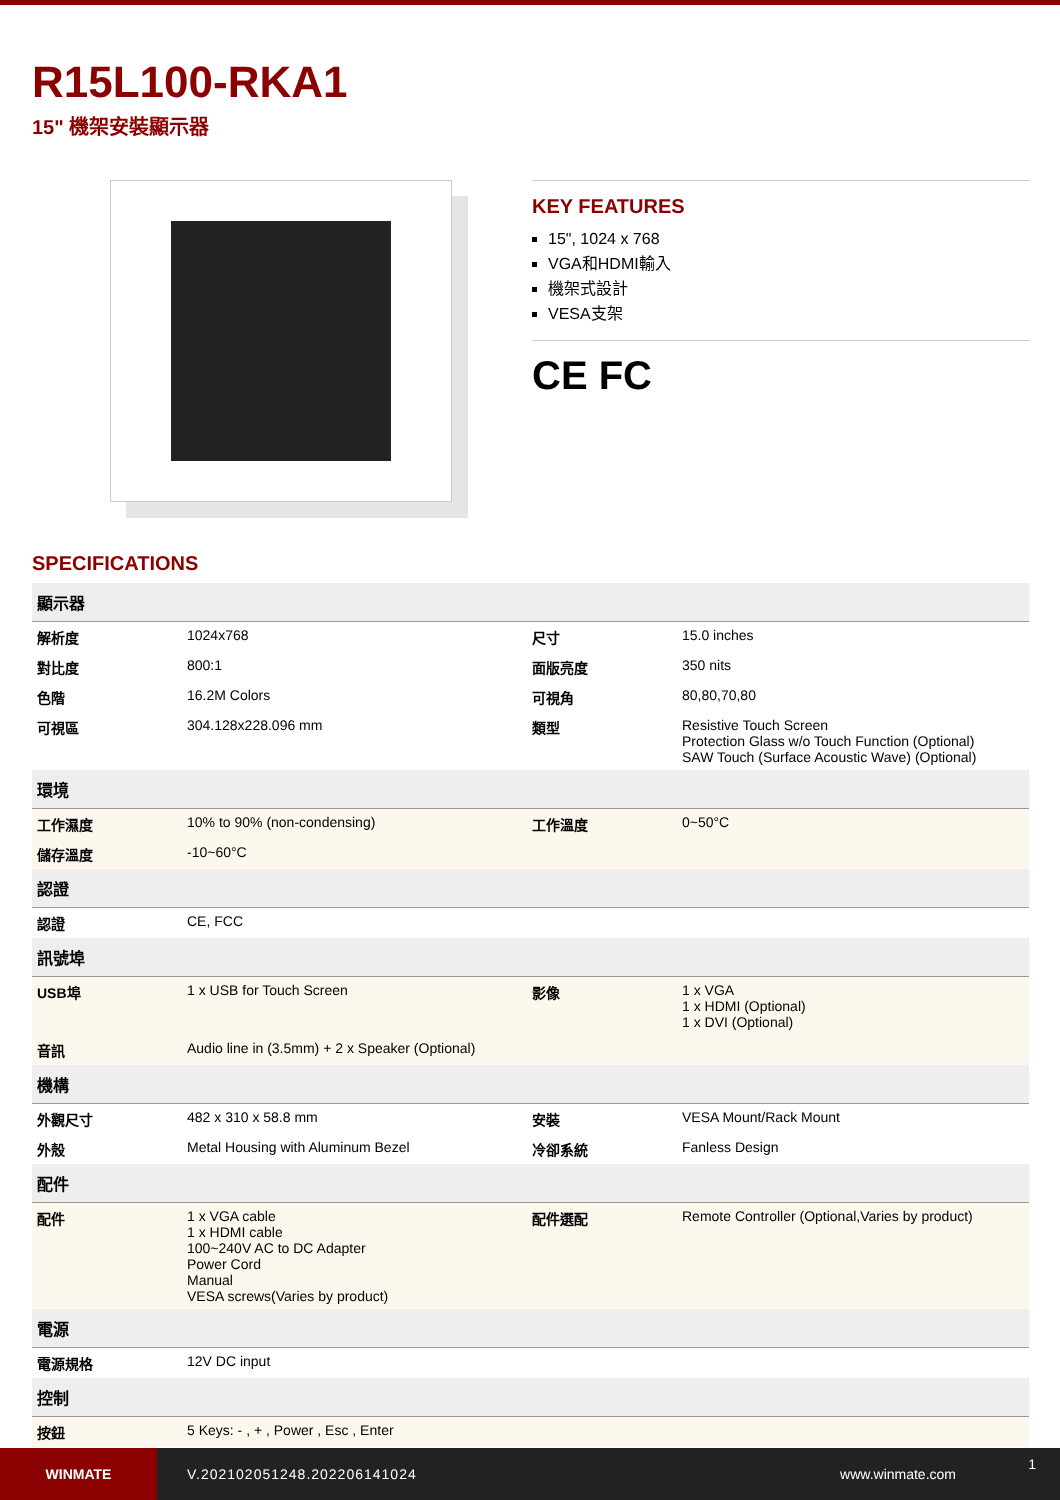R15L100-RKA1
15" 機架安裝顯示器
KEY FEATURES
15", 1024 x 768
VGA和HDMI輸入
機架式設計
VESA支架
CE FC
SPECIFICATIONS
| 顯示器 | | | |
| 解析度 | 1024x768 | 尺寸 | 15.0 inches |
| 對比度 | 800:1 | 面版亮度 | 350 nits |
| 色階 | 16.2M Colors | 可視角 | 80,80,70,80 |
| 可視區 | 304.128x228.096 mm | 類型 | Resistive Touch Screen Protection Glass w/o Touch Function (Optional) SAW Touch (Surface Acoustic Wave) (Optional) |
| 環境 | | | |
| 工作濕度 | 10% to 90% (non-condensing) | 工作溫度 | 0~50°C |
| 儲存溫度 | -10~60°C | | |
| 認證 | | | |
| 認證 | CE, FCC | | |
| 訊號埠 | | | |
| USB埠 | 1 x USB for Touch Screen | 影像 | 1 x VGA 1 x HDMI (Optional) 1 x DVI (Optional) |
| 音訊 | Audio line in (3.5mm) + 2 x Speaker (Optional) | | |
| 機構 | | | |
| 外觀尺寸 | 482 x 310 x 58.8 mm | 安裝 | VESA Mount/Rack Mount |
| 外殼 | Metal Housing with Aluminum Bezel | 冷卻系統 | Fanless Design |
| 配件 | | | |
| 配件 | 1 x VGA cable 1 x HDMI cable 100~240V AC to DC Adapter Power Cord Manual VESA screws(Varies by product) | 配件選配 | Remote Controller (Optional,Varies by product) |
| 電源 | | | |
| 電源規格 | 12V DC input | | |
| 控制 | | | |
| 按鈕 | 5 Keys: - , + , Power , Esc , Enter | | |
WINMATE
V.202102051248.202206141024 www.winmate.com
1